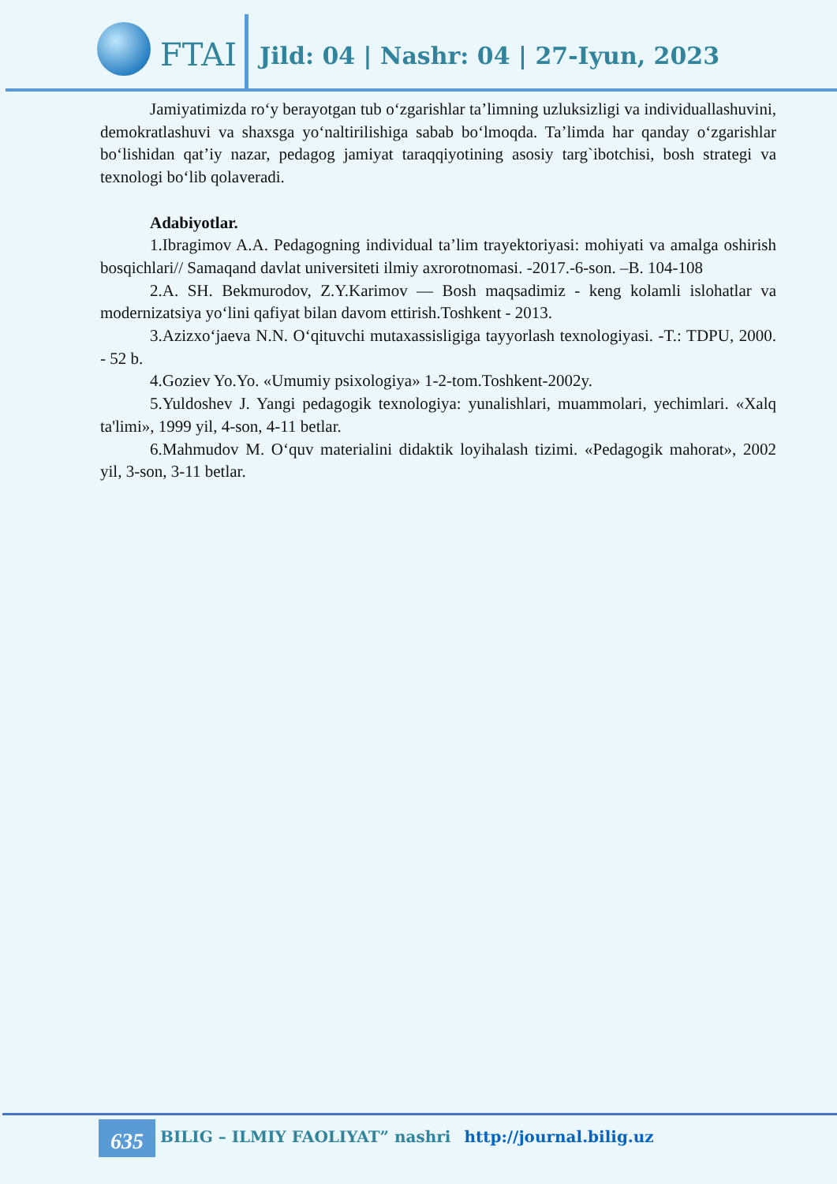FTAI
Jild: 04 | Nashr: 04 | 27-Iyun, 2023
Jamiyatimizda ro‘y berayotgan tub o‘zgarishlar ta’limning uzluksizligi va individuallashuvini, demokratlashuvi va shaxsga yo‘naltirilishiga sabab bo‘lmoqda. Ta’limda har qanday o‘zgarishlar bo‘lishidan qat’iy nazar, pedagog jamiyat taraqqiyotining asosiy targ`ibotchisi, bosh strategi va texnologi bo‘lib qolaveradi.
Adabiyotlar.
1.Ibragimov A.A. Pedagogning individual ta’lim trayektoriyasi: mohiyati va amalga oshirish bosqichlari// Samaqand davlat universiteti ilmiy axrorotnomasi. -2017.-6-son. –B. 104-108
2.A. SH. Bekmurodov, Z.Y.Karimov — Bosh maqsadimiz - keng kolamli islohatlar va modernizatsiya yo‘lini qafiyat bilan davom ettirish.Toshkent - 2013.
3.Azizxo‘jaeva N.N. O‘qituvchi mutaxassisligiga tayyorlash texnologiyasi. -T.: TDPU, 2000. - 52 b.
4.Goziev Yo.Yo. «Umumiy psixologiya» 1-2-tom.Toshkent-2002y.
5.Yuldoshev J. Yangi pedagogik texnologiya: yunalishlari, muammolari, yechimlari. «Xalq ta'limi», 1999 yil, 4-son, 4-11 betlar.
6.Mahmudov M. O‘quv materialini didaktik loyihalash tizimi. «Pedagogik mahorat», 2002 yil, 3-son, 3-11 betlar.
635
BILIG – ILMIY FAOLIYAT” nashri http://journal.bilig.uz